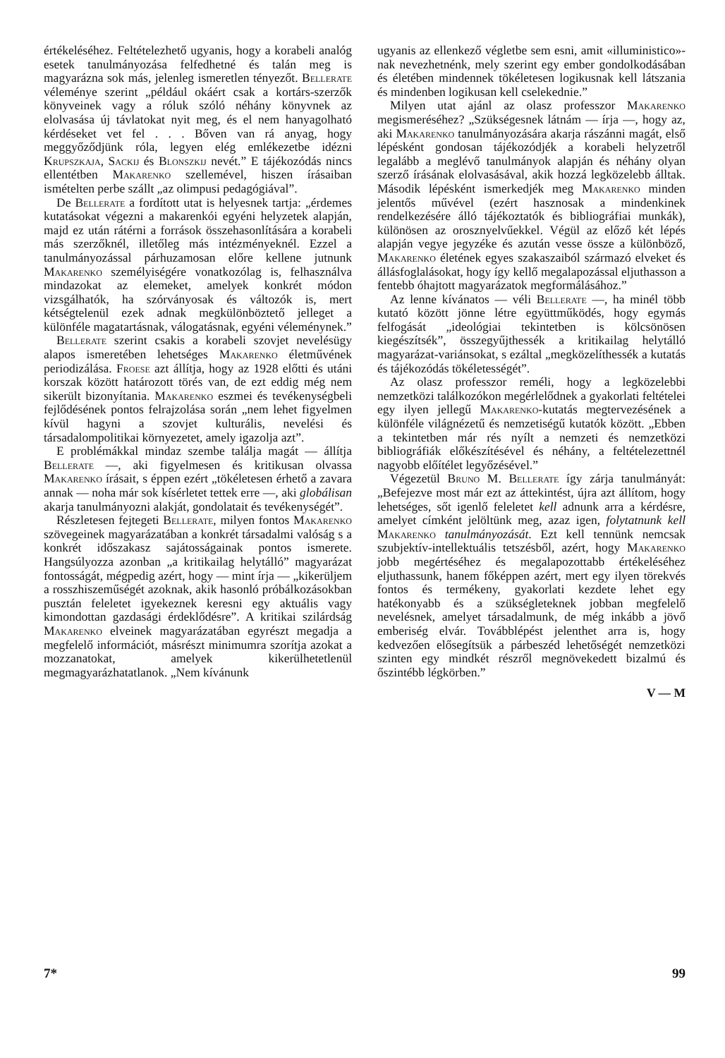értékeléséhez. Feltételezhető ugyanis, hogy a korabeli analóg esetek tanulmányozása felfedhetné és talán meg is magyarázna sok más, jelenleg ismeretlen tényezőt. Bellerate véleménye szerint „például okáért csak a kortárs-szerzők könyveinek vagy a róluk szóló néhány könyvnek az elolvasása új távlatokat nyit meg, és el nem hanyagolható kérdéseket vet fel . . . Bőven van rá anyag, hogy meggyőződjünk róla, legyen elég emlékezetbe idézni Krupszkaja, Sackij és Blonszkij nevét.” E tájékozódás nincs ellentétben Makarenko szellemével, hiszen írásaiban ismételten perbe szállt „az olimpusi pedagógiával”.
De Bellerate a fordított utat is helyesnek tartja: „érdemes kutatásokat végezni a makarenkói egyéni helyzetek alapján, majd ez után rátérni a források összehasonlítására a korabeli más szerzőknél, illetőleg más intézményeknél. Ezzel a tanulmányozással párhuzamosan előre kellene jutnunk Makarenko személyiségére vonatkozólag is, felhasználva mindazokat az elemeket, amelyek konkrét módon vizsgálhatók, ha szórványosak és változók is, mert kétségtelenül ezek adnak megkülönböztető jelleget a különféle magatartásnak, válogatásnak, egyéni véleménynek.”
Bellerate szerint csakis a korabeli szovjet nevelésügy alapos ismeretében lehetséges Makarenko életművének periodizálása. Froese azt állítja, hogy az 1928 előtti és utáni korszak között határozott törés van, de ezt eddig még nem sikerült bizonyítania. Makarenko eszmei és tevékenységbeli fejlődésének pontos felrajzolása során „nem lehet figyelmen kívül hagyni a szovjet kulturális, nevelési és társadalompolitikai környezetet, amely igazolja azt”.
E problémákkal mindaz szembe találja magát — állítja Bellerate —, aki figyelmesen és kritikusan olvassa Makarenko írásait, s éppen ezért „tökéletesen érhető a zavara annak — noha már sok kísérletet tettek erre —, aki globálisan akarja tanulmányozni alakját, gondolatait és tevékenységét”.
Részletesen fejtegeti Bellerate, milyen fontos Makarenko szövegeinek magyarázatában a konkrét társadalmi valóság s a konkrét időszakasz sajátosságainak pontos ismerete. Hangsúlyozza azonban „a kritikailag helytálló” magyarázat fontosságát, mégpedig azért, hogy — mint írja — „kikerüljem a rosszhiszeműségét azoknak, akik hasonló próbálkozásokban pusztán feleletet igyekeznek keresni egy aktuális vagy kimondottan gazdasági érdeklődésre”. A kritikai szilárdság Makarenko elveinek magyarázatában egyrészt megadja a megfelelő információt, másrészt minimumra szorítja azokat a mozzanatokat, amelyek kikerülhetetlenül megmagyarázhatatlanok. „Nem kívánunk
ugyanis az ellenkező végletbe sem esni, amit «illuministico»-nak nevezhetnénk, mely szerint egy ember gondolkodásában és életében mindennek tökéletesen logikusnak kell látszania és mindenben logikusan kell cselekednie.”
Milyen utat ajánl az olasz professzor Makarenko megismeréséhez? „Szükségesnek látnám — írja —, hogy az, aki Makarenko tanulmányozására akarja rászánni magát, első lépésként gondosan tájékozódjék a korabeli helyzetről legalább a meglévő tanulmányok alapján és néhány olyan szerző írásának elolvasásával, akik hozzá legközelebb álltak. Második lépésként ismerkedjék meg Makarenko minden jelentős művével (ezért hasznosak a mindenkinek rendelkezésére álló tájékoztatók és bibliográfiai munkák), különösen az orosznyelvűekkel. Végül az előző két lépés alapján vegye jegyzéke és azután vesse össze a különböző, Makarenko életének egyes szakaszaiból származó elveket és állásfoglalásokat, hogy így kellő megalapozással eljuthasson a fentebb óhajtott magyarázatok megformálásához.”
Az lenne kívánatos — véli Bellerate —, ha minél több kutató között jönne létre együttműködés, hogy egymás felfogását „ideológiai tekintetben is kölcsönösen kiegészítsék”, összegyűjthessék a kritikailag helytálló magyarázat-variánsokat, s ezáltal „megközelíthessék a kutatás és tájékozódás tökéletességét”.
Az olasz professzor reméli, hogy a legközelebbi nemzetközi találkozókon megérlelődnek a gyakorlati feltételei egy ilyen jellegű Makarenko-kutatás megtervezésének a különféle világnézetű és nemzetiségű kutatók között. „Ebben a tekintetben már rés nyílt a nemzeti és nemzetközi bibliográfiák előkészítésével és néhány, a feltételezettnél nagyobb előítélet legyőzésével.”
Végezetül Bruno M. Bellerate így zárja tanulmányát: „Befejezve most már ezt az áttekintést, újra azt állítom, hogy lehetséges, sőt igenlő feleletet kell adnunk arra a kérdésre, amelyet címként jelöltünk meg, azaz igen, folytatnunk kell Makarenko tanulmányozását. Ezt kell tennünk nemcsak szubjektív-intellektuális tetszésből, azért, hogy Makarenko jobb megértéséhez és megalapozottabb értékeléséhez eljuthassunk, hanem főképpen azért, mert egy ilyen törekvés fontos és termékeny, gyakorlati kezdete lehet egy hatékonyabb és a szükségleteknek jobban megfelelő nevelésnek, amelyet társadalmunk, de még inkább a jövő emberiség elvár. Továbblépést jelenthet arra is, hogy kedvezően elősegítsük a párbeszéd lehetőségét nemzetközi szinten egy mindkét részről megnövekedett bizalmú és őszintébb légkörben.”
V — M
7* 99